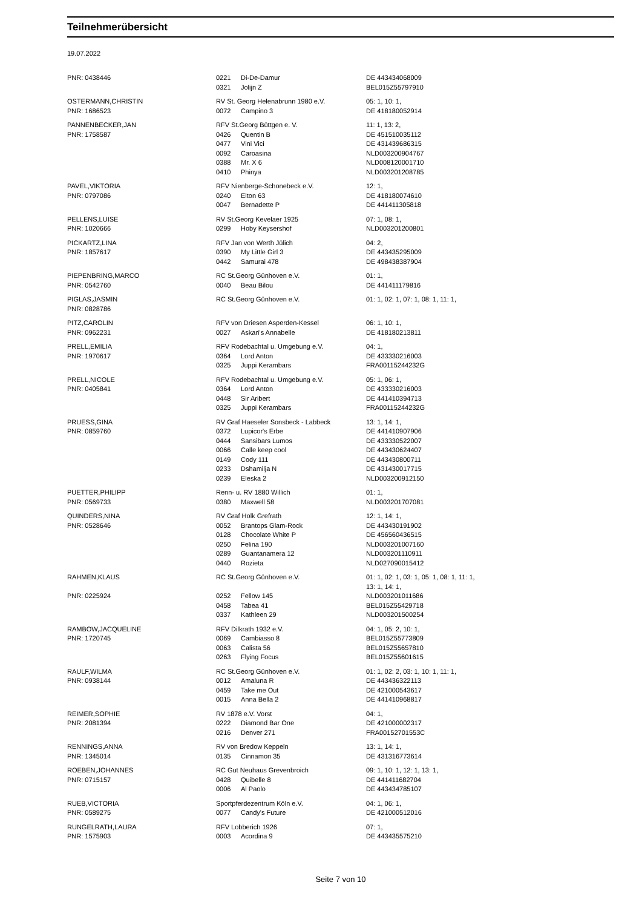Teilnehmerübersicht
19.07.2022
| PNR: 0438446 | 0221 | Di-De-Damur | DE 443434068009 |
| | 0321 | Jolijn Z | BEL015Z55797910 |
| OSTERMANN,CHRISTIN | RV St. Georg Helenabrunn 1980 e.V. | | 05: 1, 10: 1, |
| PNR: 1686523 | 0072 | Campino 3 | DE 418180052914 |
| PANNENBECKER,JAN | RFV St.Georg Büttgen e. V. | | 11: 1, 13: 2, |
| PNR: 1758587 | 0426 | Quentin B | DE 451510035112 |
| | 0477 | Vini Vici | DE 431439686315 |
| | 0092 | Caroasina | NLD003200904767 |
| | 0388 | Mr. X 6 | NLD008120001710 |
| | 0410 | Phinya | NLD003201208785 |
| PAVEL,VIKTORIA | RFV Nienberge-Schonebeck e.V. | | 12: 1, |
| PNR: 0797086 | 0240 | Elton 63 | DE 418180074610 |
| | 0047 | Bernadette P | DE 441411305818 |
| PELLENS,LUISE | RV St.Georg Kevelaer 1925 | | 07: 1, 08: 1, |
| PNR: 1020666 | 0299 | Hoby Keysershof | NLD003201200801 |
| PICKARTZ,LINA | RFV Jan von Werth Jülich | | 04: 2, |
| PNR: 1857617 | 0390 | My Little Girl 3 | DE 443435295009 |
| | 0442 | Samurai 478 | DE 498438387904 |
| PIEPENBRING,MARCO | RC St.Georg Günhoven e.V. | | 01: 1, |
| PNR: 0542760 | 0040 | Beau Bilou | DE 441411179816 |
| PIGLAS,JASMIN | RC St.Georg Günhoven e.V. | | 01: 1, 02: 1, 07: 1, 08: 1, 11: 1, |
| PNR: 0828786 | | | |
| PITZ,CAROLIN | RFV von Driesen Asperden-Kessel | | 06: 1, 10: 1, |
| PNR: 0962231 | 0027 | Askari's Annabelle | DE 418180213811 |
| PRELL,EMILIA | RFV Rodebachtal u. Umgebung e.V. | | 04: 1, |
| PNR: 1970617 | 0364 | Lord Anton | DE 433330216003 |
| | 0325 | Juppi Kerambars | FRA00115244232G |
| PRELL,NICOLE | RFV Rodebachtal u. Umgebung e.V. | | 05: 1, 06: 1, |
| PNR: 0405841 | 0364 | Lord Anton | DE 433330216003 |
| | 0448 | Sir Aribert | DE 441410394713 |
| | 0325 | Juppi Kerambars | FRA00115244232G |
| PRUESS,GINA | RV Graf Haeseler Sonsbeck - Labbeck | | 13: 1, 14: 1, |
| PNR: 0859760 | 0372 | Lupicor's Erbe | DE 441410907906 |
| | 0444 | Sansibars Lumos | DE 433330522007 |
| | 0066 | Calle keep cool | DE 443430624407 |
| | 0149 | Cody 111 | DE 443430800711 |
| | 0233 | Dshamilja N | DE 431430017715 |
| | 0239 | Eleska 2 | NLD003200912150 |
| PUETTER,PHILIPP | Renn- u. RV 1880 Willich | | 01: 1, |
| PNR: 0569733 | 0380 | Maxwell 58 | NLD003201707081 |
| QUINDERS,NINA | RV Graf Holk Grefrath | | 12: 1, 14: 1, |
| PNR: 0528646 | 0052 | Brantops Glam-Rock | DE 443430191902 |
| | 0128 | Chocolate White P | DE 456560436515 |
| | 0250 | Felina 190 | NLD003201007160 |
| | 0289 | Guantanamera 12 | NLD003201110911 |
| | 0440 | Rozieta | NLD027090015412 |
| RAHMEN,KLAUS | RC St.Georg Günhoven e.V. | | 01: 1, 02: 1, 03: 1, 05: 1, 08: 1, 11: 1, 13: 1, 14: 1, |
| PNR: 0225924 | 0252 | Fellow 145 | NLD003201011686 |
| | 0458 | Tabea 41 | BEL015Z55429718 |
| | 0337 | Kathleen 29 | NLD003201500254 |
| RAMBOW,JACQUELINE | RFV Dilkrath 1932 e.V. | | 04: 1, 05: 2, 10: 1, |
| PNR: 1720745 | 0069 | Cambiasso 8 | BEL015Z55773809 |
| | 0063 | Calista 56 | BEL015Z55657810 |
| | 0263 | Flying Focus | BEL015Z55601615 |
| RAULF,WILMA | RC St.Georg Günhoven e.V. | | 01: 1, 02: 2, 03: 1, 10: 1, 11: 1, |
| PNR: 0938144 | 0012 | Amaluna R | DE 443436322113 |
| | 0459 | Take me Out | DE 421000543617 |
| | 0015 | Anna Bella 2 | DE 441410968817 |
| REIMER,SOPHIE | RV 1878 e.V. Vorst | | 04: 1, |
| PNR: 2081394 | 0222 | Diamond Bar One | DE 421000002317 |
| | 0216 | Denver 271 | FRA00152701553C |
| RENNINGS,ANNA | RV von Bredow Keppeln | | 13: 1, 14: 1, |
| PNR: 1345014 | 0135 | Cinnamon 35 | DE 431316773614 |
| ROEBEN,JOHANNES | RC Gut Neuhaus Grevenbroich | | 09: 1, 10: 1, 12: 1, 13: 1, |
| PNR: 0715157 | 0428 | Quibelle 8 | DE 441411682704 |
| | 0006 | Al Paolo | DE 443434785107 |
| RUEB,VICTORIA | Sportpferdezentrum Köln e.V. | | 04: 1, 06: 1, |
| PNR: 0589275 | 0077 | Candy's Future | DE 421000512016 |
| RUNGELRATH,LAURA | RFV Lobberich 1926 | | 07: 1, |
| PNR: 1575903 | 0003 | Acordina 9 | DE 443435575210 |
Seite 7 von 10